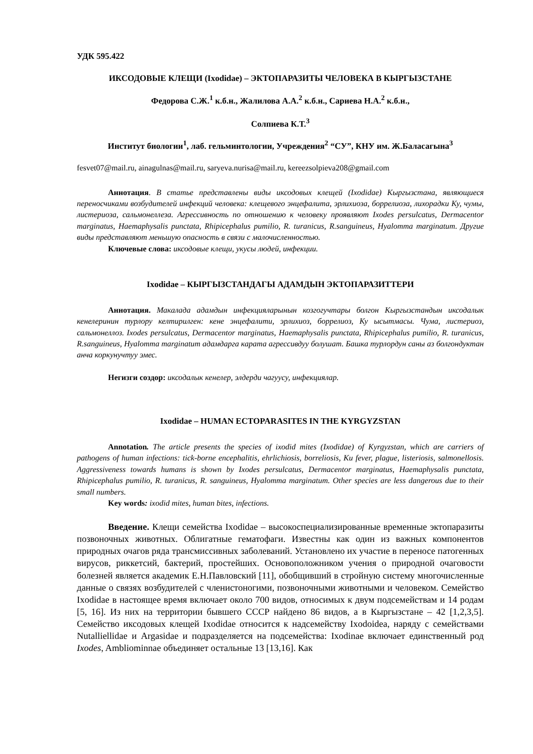УДК 595.422
ИКСОДОВЫЕ КЛЕЩИ (Ixodidae) – ЭКТОПАРАЗИТЫ ЧЕЛОВЕКА В КЫРГЫЗСТАНЕ
Федорова С.Ж.<sup>1</sup> к.б.н., Жалилова А.А.<sup>2</sup> к.б.н., Сариева Н.А.<sup>2</sup> к.б.н.,
Солпиева К.Т.<sup>3</sup>
Институт биологии<sup>1</sup>, лаб. гельминтологии, Учреждения<sup>2</sup> “СУ”, КНУ им. Ж.Баласагына<sup>3</sup>
fesvet07@mail.ru, ainagulnas@mail.ru, saryeva.nurisa@mail.ru, kereezsolpieva208@gmail.com
Аннотация. В статье представлены виды иксодовых клещей (Ixodidae) Кыргызстана, являющиеся переносчиками возбудителей инфекций человека: клещевого энцефалита, эрлихиоза, боррелиоза, лихорадки Ку, чумы, листериоза, сальмонеллеза. Агрессивность по отношению к человеку проявляют Ixodes persulcatus, Dermacentor marginatus, Haemaphysalis punctata, Rhipicephalus pumilio, R. turanicus, R.sanguineus, Hyalomma marginatum. Другие виды представляют меньшую опасность в связи с малочисленностью.
Ключевые слова: иксодовые клещи, укусы людей, инфекции.
Ixodidae – КЫРГЫЗСТАНДАГЫ АДАМДЫН ЭКТОПАРАЗИТТЕРИ
Аннотация. Макалада адамдын инфекцияларынын козгогучтары болгон Кыргызстандын иксодалык кенелеринин турлору келтирилген: кене энцефалити, эрлихиоз, боррелиоз, Ку ысытмасы. Чума, листериоз, сальмонеллоз. Ixodes persulcatus, Dermacentor marginatus, Haemaphysalis punctata, Rhipicephalus pumilio, R. turanicus, R.sanguineus, Hyalomma marginatum адамдарга карата агрессивдуу болушат. Башка турлордун саны аз болгондуктан анча коркунучтуу эмес.
Негизги создор: иксодалык кенелер, элдерди чагуусу, инфекциялар.
Ixodidae – HUMAN ECTOPARASITES IN THE KYRGYZSTAN
Annotation. The article presents the species of ixodid mites (Ixodidae) of Kyrgyzstan, which are carriers of pathogens of human infections: tick-borne encephalitis, ehrlichiosis, borreliosis, Ku fever, plague, listeriosis, salmonellosis. Aggressiveness towards humans is shown by Ixodes persulcatus, Dermacentor marginatus, Haemaphysalis punctata, Rhipicephalus pumilio, R. turanicus, R. sanguineus, Hyalomma marginatum. Other species are less dangerous due to their small numbers.
Key words: ixodid mites, human bites, infections.
Введение. Клещи семейства Ixodidae – высокоспециализированные временные эктопаразиты позвоночных животных. Облигатные гематофаги. Известны как один из важных компонентов природных очагов ряда трансмиссивных заболеваний. Установлено их участие в переносе патогенных вирусов, риккетсий, бактерий, простейших. Основоположником учения о природной очаговости болезней является академик Е.Н.Павловский [11], обобщивший в стройную систему многочисленные данные о связях возбудителей с членистоногими, позвоночными животными и человеком. Семейство Ixodidae в настоящее время включает около 700 видов, относимых к двум подсемействам и 14 родам [5, 16]. Из них на территории бывшего СССР найдено 86 видов, а в Кыргызстане – 42 [1,2,3,5]. Семейство иксодовых клещей Ixodidae относится к надсемейству Ixodoidea, наряду с семействами Nutalliellidae и Argasidae и подразделяется на подсемейства: Ixodinae включает единственный род Ixodes, Ambliominnae объединяет остальные 13 [13,16]. Как